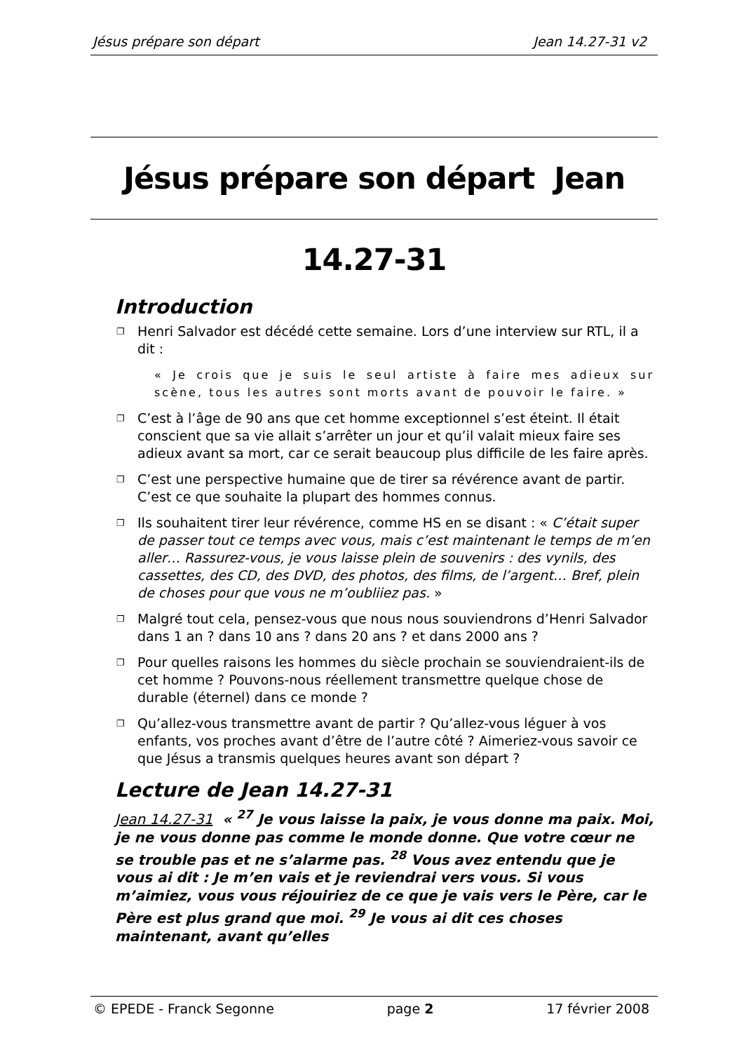Jésus prépare son départ Jean 14.27-31 v2
Jésus prépare son départ Jean 14.27-31
Introduction
❐ Henri Salvador est décédé cette semaine. Lors d’une interview sur RTL, il a dit :
« Je crois que je suis le seul artiste à faire mes adieux sur scène, tous les autres sont morts avant de pouvoir le faire. »
❐ C’est à l’âge de 90 ans que cet homme exceptionnel s’est éteint. Il était conscient que sa vie allait s’arrêter un jour et qu’il valait mieux faire ses adieux avant sa mort, car ce serait beaucoup plus difficile de les faire après.
❐ C’est une perspective humaine que de tirer sa révérence avant de partir. C’est ce que souhaite la plupart des hommes connus.
❐ Ils souhaitent tirer leur révérence, comme HS en se disant : « C’était super de passer tout ce temps avec vous, mais c’est maintenant le temps de m’en aller… Rassurez-vous, je vous laisse plein de souvenirs : des vynils, des cassettes, des CD, des DVD, des photos, des films, de l’argent… Bref, plein de choses pour que vous ne m’oubliiez pas. »
❐ Malgré tout cela, pensez-vous que nous nous souviendrons d’Henri Salvador dans 1 an ? dans 10 ans ? dans 20 ans ? et dans 2000 ans ?
❐ Pour quelles raisons les hommes du siècle prochain se souviendraient-ils de cet homme ? Pouvons-nous réellement transmettre quelque chose de durable (éternel) dans ce monde ?
❐ Qu’allez-vous transmettre avant de partir ? Qu’allez-vous léguer à vos enfants, vos proches avant d’être de l’autre côté ? Aimeriez-vous savoir ce que Jésus a transmis quelques heures avant son départ ?
Lecture de Jean 14.27-31
Jean 14.27-31 « <sup>27</sup> Je vous laisse la paix, je vous donne ma paix. Moi, je ne vous donne pas comme le monde donne. Que votre cœur ne se trouble pas et ne s’alarme pas. <sup>28</sup> Vous avez entendu que je vous ai dit : Je m’en vais et je reviendrai vers vous. Si vous m’aimiez, vous vous réjouiriez de ce que je vais vers le Père, car le Père est plus grand que moi. <sup>29</sup> Je vous ai dit ces choses maintenant, avant qu’elles
© EPEDE - Franck Segonne page 2 17 février 2008